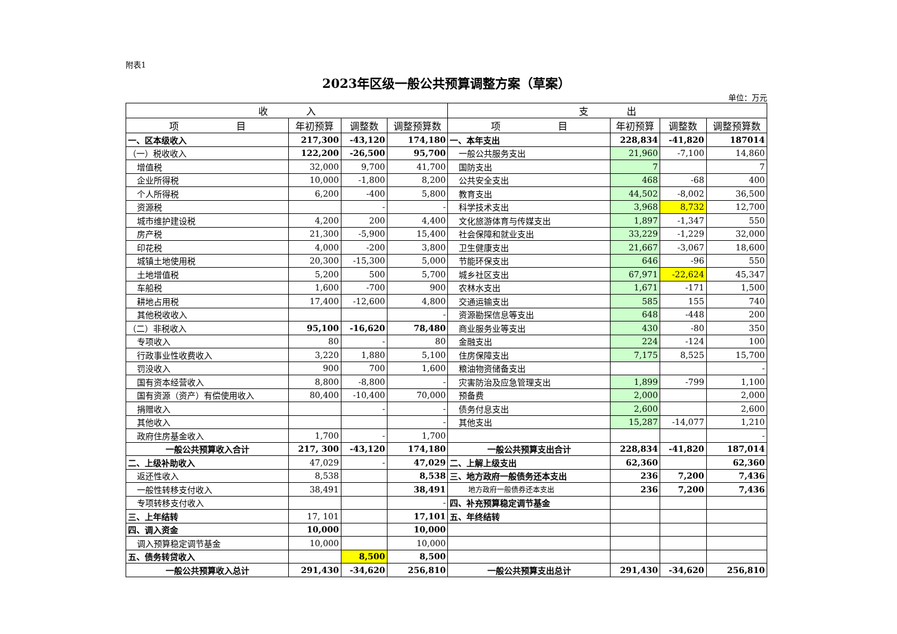附表1
2023年区级一般公共预算调整方案（草案）
单位：万元
| 收 入 | | | | 支 出 | | | |
| --- | --- | --- | --- | --- | --- | --- | --- |
| 项 目 | 年初预算 | 调整数 | 调整预算数 | 项 目 | 年初预算 | 调整数 | 调整预算数 |
| 一、区本级收入 | 217,300 | -43,120 | 174,180 | 一、本年支出 | 228,834 | -41,820 | 187014 |
| （一）税收收入 | 122,200 | -26,500 | 95,700 | 一般公共服务支出 | 21,960 | -7,100 | 14,860 |
| 增值税 | 32,000 | 9,700 | 41,700 | 国防支出 | 7 | | 7 |
| 企业所得税 | 10,000 | -1,800 | 8,200 | 公共安全支出 | 468 | -68 | 400 |
| 个人所得税 | 6,200 | -400 | 5,800 | 教育支出 | 44,502 | -8,002 | 36,500 |
| 资源税 | | - | - | 科学技术支出 | 3,968 | 8,732 | 12,700 |
| 城市维护建设税 | 4,200 | 200 | 4,400 | 文化旅游体育与传媒支出 | 1,897 | -1,347 | 550 |
| 房产税 | 21,300 | -5,900 | 15,400 | 社会保障和就业支出 | 33,229 | -1,229 | 32,000 |
| 印花税 | 4,000 | -200 | 3,800 | 卫生健康支出 | 21,667 | -3,067 | 18,600 |
| 城镇土地使用税 | 20,300 | -15,300 | 5,000 | 节能环保支出 | 646 | -96 | 550 |
| 土地增值税 | 5,200 | 500 | 5,700 | 城乡社区支出 | 67,971 | -22,624 | 45,347 |
| 车船税 | 1,600 | -700 | 900 | 农林水支出 | 1,671 | -171 | 1,500 |
| 耕地占用税 | 17,400 | -12,600 | 4,800 | 交通运输支出 | 585 | 155 | 740 |
| 其他税收收入 | | | - | 资源勘探信息等支出 | 648 | -448 | 200 |
| （二）非税收入 | 95,100 | -16,620 | 78,480 | 商业服务业等支出 | 430 | -80 | 350 |
| 专项收入 | 80 | - | 80 | 金融支出 | 224 | -124 | 100 |
| 行政事业性收费收入 | 3,220 | 1,880 | 5,100 | 住房保障支出 | 7,175 | 8,525 | 15,700 |
| 罚没收入 | 900 | 700 | 1,600 | 粮油物资储备支出 | | | - |
| 国有资本经营收入 | 8,800 | -8,800 | - | 灾害防治及应急管理支出 | 1,899 | -799 | 1,100 |
| 国有资源（资产）有偿使用收入 | 80,400 | -10,400 | 70,000 | 预备费 | 2,000 | | 2,000 |
| 捐赠收入 | | - | - | 债务付息支出 | 2,600 | | 2,600 |
| 其他收入 | | | - | 其他支出 | 15,287 | -14,077 | 1,210 |
| 政府住房基金收入 | 1,700 | - | 1,700 | | | | - |
| 一般公共预算收入合计 | 217, 300 | -43,120 | 174,180 | 一般公共预算支出合计 | 228,834 | -41,820 | 187,014 |
| 二、上级补助收入 | 47,029 | - | 47,029 | 二、上解上级支出 | 62,360 | | 62,360 |
| 返还性收入 | 8,538 | | 8,538 | 三、地方政府一般债务还本支出 | 236 | 7,200 | 7,436 |
| 一般性转移支付收入 | 38,491 | | 38,491 | 地方政府一般债券还本支出 | 236 | 7,200 | 7,436 |
| 专项转移支付收入 | | | - | 四、补充预算稳定调节基金 | | | |
| 三、上年结转 | 17, 101 | | 17,101 | 五、年终结转 | | | |
| 四、调入资金 | 10,000 | | 10,000 | | | | |
| 调入预算稳定调节基金 | 10,000 | | 10,000 | | | | |
| 五、债务转贷收入 | | 8,500 | 8,500 | | | | |
| 一般公共预算收入总计 | 291,430 | -34,620 | 256,810 | 一般公共预算支出总计 | 291,430 | -34,620 | 256,810 |